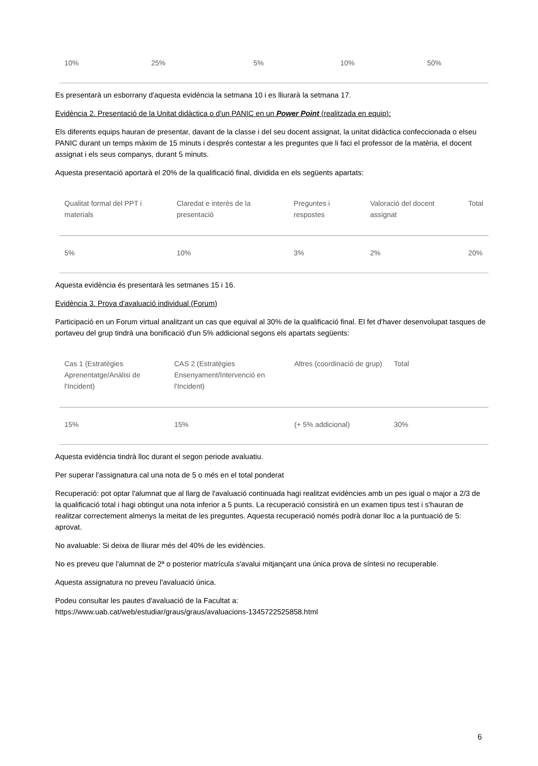| 10% | 25% | 5% | 10% | 50% |
Es presentarà un esborrany d'aquesta evidència la setmana 10 i es lliurarà la setmana 17.
Evidència 2. Presentació de la Unitat didàctica o d'un PANIC en un Power Point (realitzada en equip):
Els diferents equips hauran de presentar, davant de la classe i del seu docent assignat, la unitat didàctica confeccionada o elseu PANIC durant un temps màxim de 15 minuts i després contestar a les preguntes que li faci el professor de la matèria, el docent assignat i els seus companys, durant 5 minuts.
Aquesta presentació aportarà el 20% de la qualificació final, dividida en els següents apartats:
| Qualitat formal del PPT i materials | Claredat e interès de la presentació | Preguntes i respostes | Valoració del docent assignat | Total |
| --- | --- | --- | --- | --- |
| 5% | 10% | 3% | 2% | 20% |
Aquesta evidència és presentarà les setmanes 15 i 16.
Evidència 3. Prova d'avaluació individual (Forum)
Participació en un Forum virtual analitzant un cas que equival al 30% de la qualificació final. El fet d'haver desenvolupat tasques de portaveu del grup tindrà una bonificació d'un 5% addicional segons els apartats següents:
| Cas 1 (Estratègies Aprenentatge/Anàlisi de l'Incident) | CAS 2 (Estratègies Ensenyament/Intervenció en l'Incident) | Altres (coordinació de grup) | Total |
| --- | --- | --- | --- |
| 15% | 15% | (+ 5% addicional) | 30% |
Aquesta evidència tindrà lloc durant el segon periode avaluatiu.
Per superar l'assignatura cal una nota de 5 o més en el total ponderat
Recuperació: pot optar l'alumnat que al llarg de l'avaluació continuada hagi realitzat evidències amb un pes igual o major a 2/3 de la qualificació total i hagi obtingut una nota inferior a 5 punts. La recuperació consistirà en un examen tipus test i s'hauran de realitzar correctement almenys la meitat de les preguntes. Aquesta recuperació només podrà donar lloc a la puntuació de 5: aprovat.
No avaluable: Si deixa de lliurar més del 40% de les evidències.
No es preveu que l'alumnat de 2ª o posterior matrícula s'avalui mitjançant una única prova de síntesi no recuperable.
Aquesta assignatura no preveu l'avaluació única.
Podeu consultar les pautes d'avaluació de la Facultat a:
https://www.uab.cat/web/estudiar/graus/graus/avaluacions-1345722525858.html
6